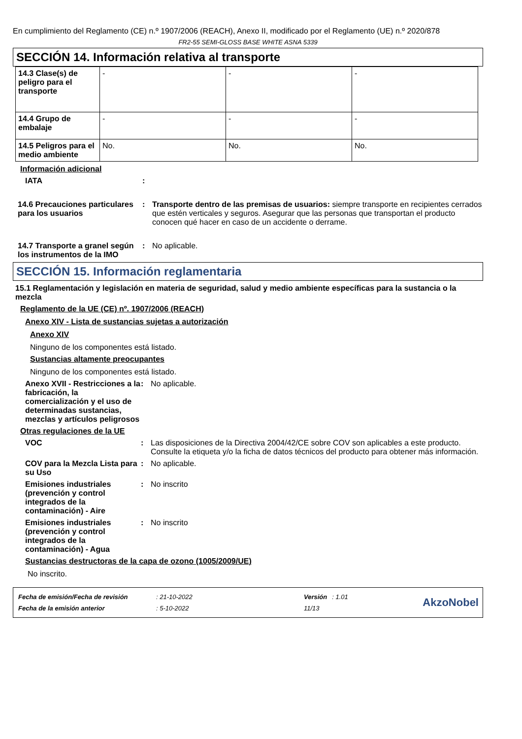En cumplimiento del Reglamento (CE) n.º 1907/2006 (REACH), Anexo II, modificado por el Reglamento (UE) n.º 2020/878
FR2-55 SEMI-GLOSS BASE WHITE ASNA 5339
SECCIÓN 14. Información relativa al transporte
| 14.3 Clase(s) de peligro para el transporte | - | - | - |
| 14.4 Grupo de embalaje | - | - | - |
| 14.5 Peligros para el medio ambiente | No. | No. | No. |
Información adicional
IATA :
14.6 Precauciones particulares para los usuarios
: Transporte dentro de las premisas de usuarios: siempre transporte en recipientes cerrados que estén verticales y seguros. Asegurar que las personas que transportan el producto conocen qué hacer en caso de un accidente o derrame.
14.7 Transporte a granel según los instrumentos de la IMO
: No aplicable.
SECCIÓN 15. Información reglamentaria
15.1 Reglamentación y legislación en materia de seguridad, salud y medio ambiente específicas para la sustancia o la mezcla
Reglamento de la UE (CE) nº. 1907/2006 (REACH)
Anexo XIV - Lista de sustancias sujetas a autorización
Anexo XIV
Ninguno de los componentes está listado.
Sustancias altamente preocupantes
Ninguno de los componentes está listado.
Anexo XVII - Restricciones a la fabricación, la comercialización y el uso de determinadas sustancias, mezclas y artículos peligrosos
: No aplicable.
Otras regulaciones de la UE
VOC : Las disposiciones de la Directiva 2004/42/CE sobre COV son aplicables a este producto. Consulte la etiqueta y/o la ficha de datos técnicos del producto para obtener más información.
COV para la Mezcla Lista para su Uso
: No aplicable.
Emisiones industriales (prevención y control integrados de la contaminación) - Aire
: No inscrito
Emisiones industriales (prevención y control integrados de la contaminación) - Agua
: No inscrito
Sustancias destructoras de la capa de ozono (1005/2009/UE)
No inscrito.
| Fecha de emisión/Fecha de revisión | : 21-10-2022 | Versión | : 1.01 |
| Fecha de la emisión anterior | : 5-10-2022 | 11/13 | |
AkzoNobel